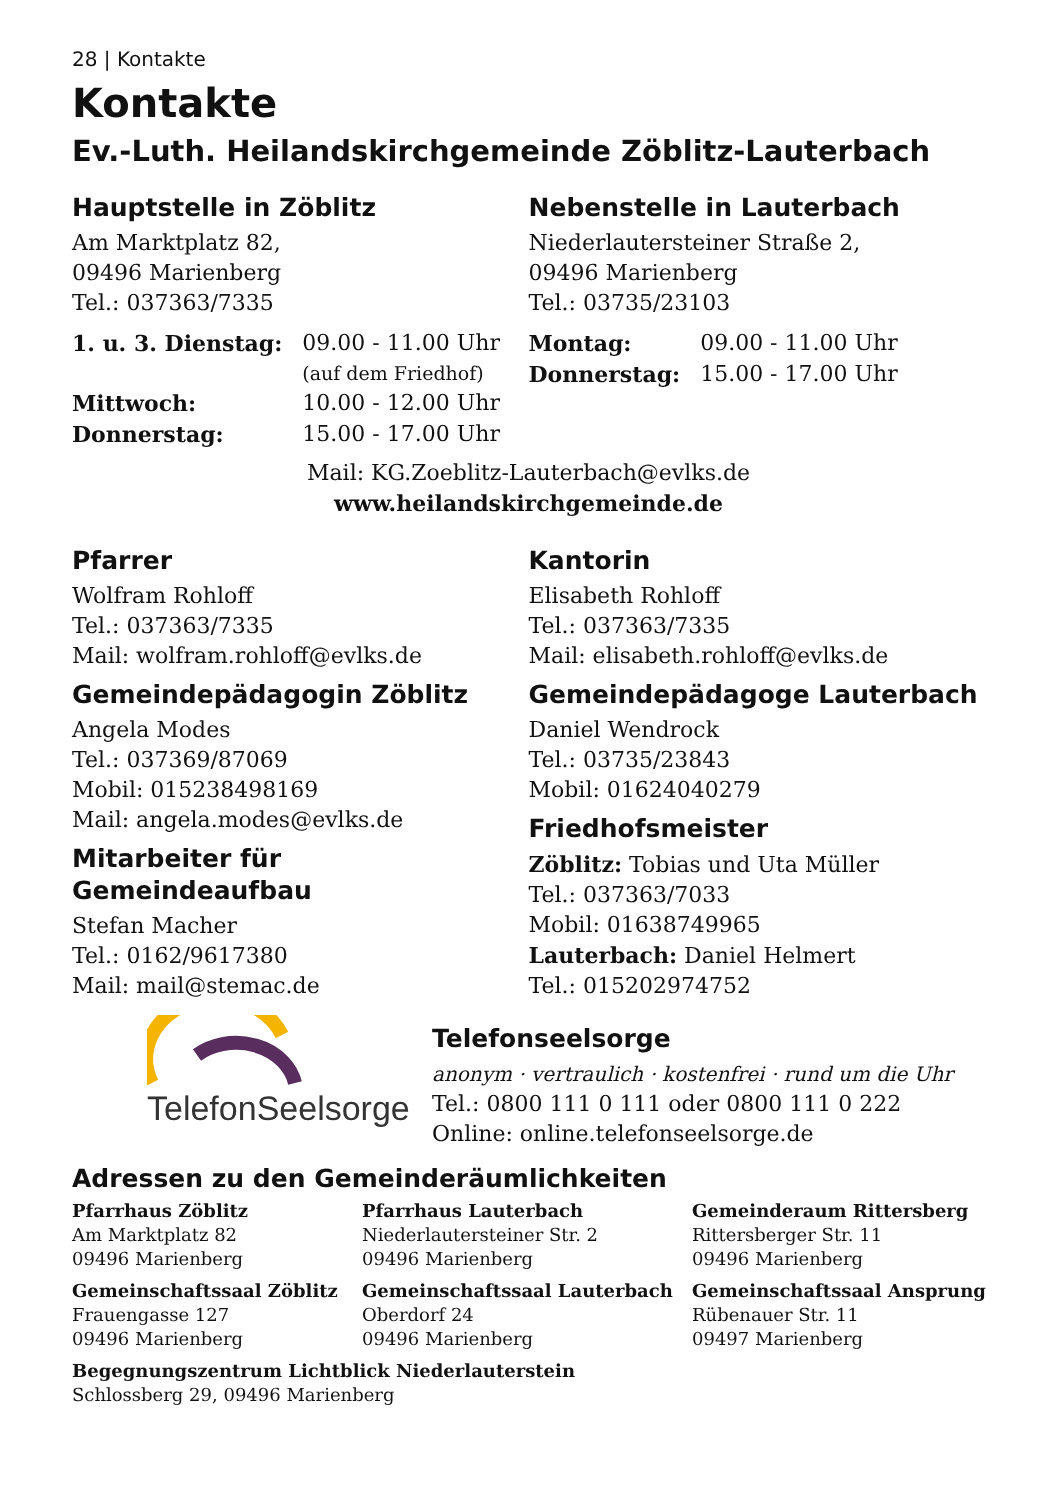28 | Kontakte
Kontakte
Ev.-Luth. Heilandskirchgemeinde Zöblitz-Lauterbach
Hauptstelle in Zöblitz
Am Marktplatz 82,
09496 Marienberg
Tel.: 037363/7335
| 1. u. 3. Dienstag: | 09.00 - 11.00 Uhr (auf dem Friedhof) |
| Mittwoch: | 10.00 - 12.00 Uhr |
| Donnerstag: | 15.00 - 17.00 Uhr |
Nebenstelle in Lauterbach
Niederlautersteiner Straße 2,
09496 Marienberg
Tel.: 03735/23103
| Montag: | 09.00 - 11.00 Uhr |
| Donnerstag: | 15.00 - 17.00 Uhr |
Mail: KG.Zoeblitz-Lauterbach@evlks.de
www.heilandskirchgemeinde.de
Pfarrer
Wolfram Rohloff
Tel.: 037363/7335
Mail: wolfram.rohloff@evlks.de
Gemeindepädagogin Zöblitz
Angela Modes
Tel.: 037369/87069
Mobil: 015238498169
Mail: angela.modes@evlks.de
Mitarbeiter für
Gemeindeaufbau
Stefan Macher
Tel.: 0162/9617380
Mail: mail@stemac.de
Kantorin
Elisabeth Rohloff
Tel.: 037363/7335
Mail: elisabeth.rohloff@evlks.de
Gemeindepädagoge Lauterbach
Daniel Wendrock
Tel.: 03735/23843
Mobil: 01624040279
Friedhofsmeister
Zöblitz: Tobias und Uta Müller
Tel.: 037363/7033
Mobil: 01638749965
Lauterbach: Daniel Helmert
Tel.: 015202974752
TelefonSeelsorge
Telefonseelsorge
anonym · vertraulich · kostenfrei · rund um die Uhr
Tel.: 0800 111 0 111 oder 0800 111 0 222
Online: online.telefonseelsorge.de
Adressen zu den Gemeinderäumlichkeiten
Pfarrhaus Zöblitz
Am Marktplatz 82
09496 Marienberg
Pfarrhaus Lauterbach
Niederlautersteiner Str. 2
09496 Marienberg
Gemeinderaum Rittersberg
Rittersberger Str. 11
09496 Marienberg
Gemeinschaftssaal Zöblitz
Frauengasse 127
09496 Marienberg
Gemeinschaftssaal Lauterbach
Oberdorf 24
09496 Marienberg
Gemeinschaftssaal Ansprung
Rübenauer Str. 11
09497 Marienberg
Begegnungszentrum Lichtblick Niederlauterstein
Schlossberg 29, 09496 Marienberg